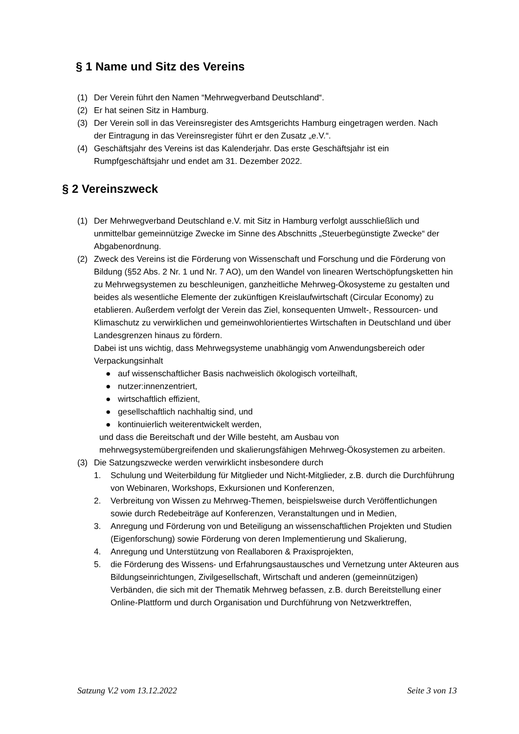§ 1 Name und Sitz des Vereins
(1) Der Verein führt den Namen “Mehrwegverband Deutschland“.
(2) Er hat seinen Sitz in Hamburg.
(3) Der Verein soll in das Vereinsregister des Amtsgerichts Hamburg eingetragen werden. Nach der Eintragung in das Vereinsregister führt er den Zusatz „e.V.“.
(4) Geschäftsjahr des Vereins ist das Kalenderjahr. Das erste Geschäftsjahr ist ein Rumpfgeschäftsjahr und endet am 31. Dezember 2022.
§ 2 Vereinszweck
(1) Der Mehrwegverband Deutschland e.V. mit Sitz in Hamburg verfolgt ausschließlich und unmittelbar gemeinnützige Zwecke im Sinne des Abschnitts „Steuerbegünstigte Zwecke“ der Abgabenordnung.
(2) Zweck des Vereins ist die Förderung von Wissenschaft und Forschung und die Förderung von Bildung (§52 Abs. 2 Nr. 1 und Nr. 7 AO), um den Wandel von linearen Wertschöpfungsketten hin zu Mehrwegsystemen zu beschleunigen, ganzheitliche Mehrweg-Ökosysteme zu gestalten und beides als wesentliche Elemente der zukünftigen Kreislaufwirtschaft (Circular Economy) zu etablieren. Außerdem verfolgt der Verein das Ziel, konsequenten Umwelt-, Ressourcen- und Klimaschutz zu verwirklichen und gemeinwohlorientiertes Wirtschaften in Deutschland und über Landesgrenzen hinaus zu fördern.
Dabei ist uns wichtig, dass Mehrwegsysteme unabhängig vom Anwendungsbereich oder Verpackungsinhalt
● auf wissenschaftlicher Basis nachweislich ökologisch vorteilhaft,
● nutzer:innenzentriert,
● wirtschaftlich effizient,
● gesellschaftlich nachhaltig sind, und
● kontinuierlich weiterentwickelt werden,
und dass die Bereitschaft und der Wille besteht, am Ausbau von mehrwegsystemübergreifenden und skalierungsfähigen Mehrweg-Ökosystemen zu arbeiten.
(3) Die Satzungszwecke werden verwirklicht insbesondere durch
1. Schulung und Weiterbildung für Mitglieder und Nicht-Mitglieder, z.B. durch die Durchführung von Webinaren, Workshops, Exkursionen und Konferenzen,
2. Verbreitung von Wissen zu Mehrweg-Themen, beispielsweise durch Veröffentlichungen sowie durch Redebeiträge auf Konferenzen, Veranstaltungen und in Medien,
3. Anregung und Förderung von und Beteiligung an wissenschaftlichen Projekten und Studien (Eigenforschung) sowie Förderung von deren Implementierung und Skalierung,
4. Anregung und Unterstützung von Reallaboren & Praxisprojekten,
5. die Förderung des Wissens- und Erfahrungsaustausches und Vernetzung unter Akteuren aus Bildungseinrichtungen, Zivilgesellschaft, Wirtschaft und anderen (gemeinnützigen) Verbänden, die sich mit der Thematik Mehrweg befassen, z.B. durch Bereitstellung einer Online-Plattform und durch Organisation und Durchführung von Netzwerktreffen,
Satzung V.2 vom 13.12.2022 Seite 3 von 13